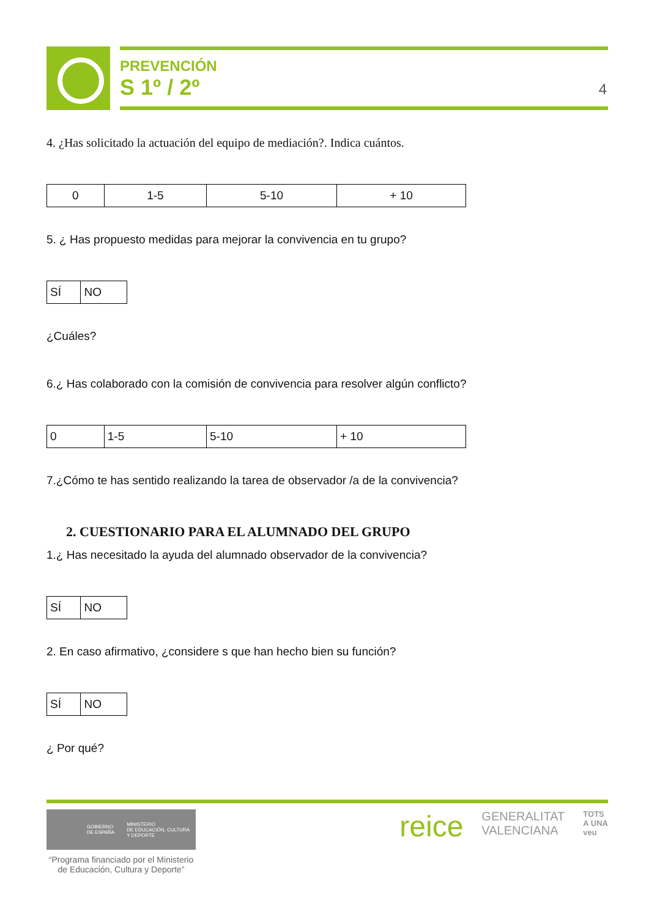PREVENCIÓN
S 1º / 2º
4
4. ¿Has solicitado la actuación del equipo de mediación?. Indica cuántos.
| 0 | 1-5 | 5-10 | + 10 |
5. ¿ Has propuesto medidas para mejorar la convivencia en tu grupo?
| SÍ | NO |
¿Cuáles?
6.¿ Has colaborado con la comisión de convivencia para resolver algún conflicto?
| 0 | 1-5 | 5-10 | + 10 |
7.¿Cómo te has sentido realizando la tarea de observador /a de la convivencia?
2. CUESTIONARIO PARA EL ALUMNADO DEL GRUPO
1.¿ Has necesitado la ayuda del alumnado observador de la convivencia?
| SÍ | NO |
2. En caso afirmativo, ¿considere s que han hecho bien su función?
| SÍ | NO |
¿ Por qué?
GOBIERNO
DE ESPAÑA MINISTERIO
DE EDUCACIÓN, CULTURA
Y DEPORTE
“Programa financiado por el Ministerio de Educación, Cultura y Deporte”
reice GENERALITAT
VALENCIANA TOTS
A UNA
veu